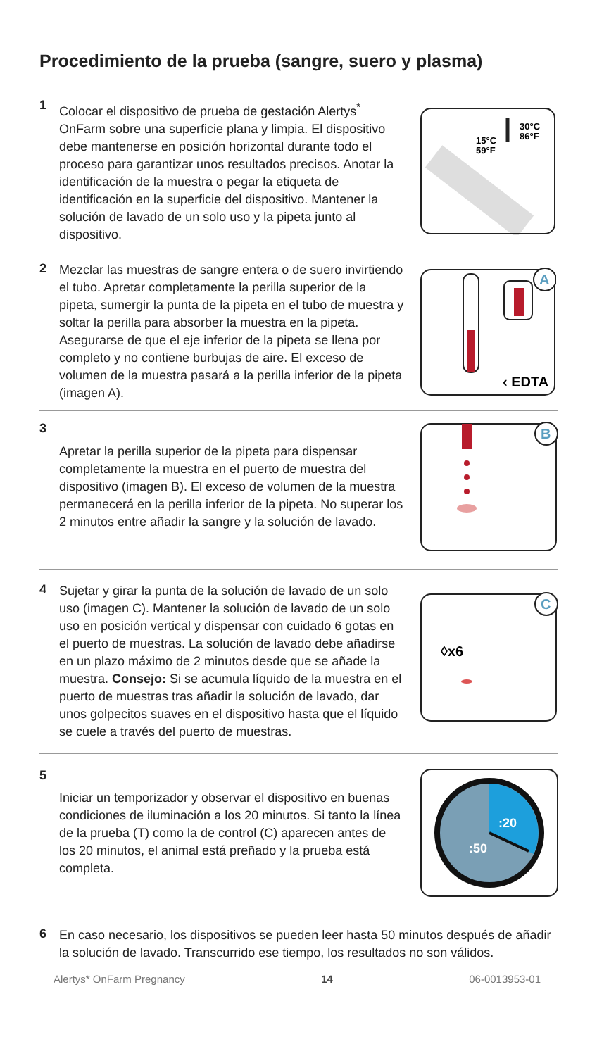Procedimiento de la prueba (sangre, suero y plasma)
1
Colocar el dispositivo de prueba de gestación Alertys<sup>*</sup> OnFarm sobre una superficie plana y limpia. El dispositivo debe mantenerse en posición horizontal durante todo el proceso para garantizar unos resultados precisos. Anotar la identificación de la muestra o pegar la etiqueta de identificación en la superficie del dispositivo. Mantener la solución de lavado de un solo uso y la pipeta junto al dispositivo.
15°C
59°F
30°C
86°F
2
Mezclar las muestras de sangre entera o de suero invirtiendo el tubo. Apretar completamente la perilla superior de la pipeta, sumergir la punta de la pipeta en el tubo de muestra y soltar la perilla para absorber la muestra en la pipeta. Asegurarse de que el eje inferior de la pipeta se llena por completo y no contiene burbujas de aire. El exceso de volumen de la muestra pasará a la perilla inferior de la pipeta (imagen A).
A
‹ EDTA
3
Apretar la perilla superior de la pipeta para dispensar completamente la muestra en el puerto de muestra del dispositivo (imagen B). El exceso de volumen de la muestra permanecerá en la perilla inferior de la pipeta. No superar los 2 minutos entre añadir la sangre y la solución de lavado.
B
4
Sujetar y girar la punta de la solución de lavado de un solo uso (imagen C). Mantener la solución de lavado de un solo uso en posición vertical y dispensar con cuidado 6 gotas en el puerto de muestras. La solución de lavado debe añadirse en un plazo máximo de 2 minutos desde que se añade la muestra. Consejo: Si se acumula líquido de la muestra en el puerto de muestras tras añadir la solución de lavado, dar unos golpecitos suaves en el dispositivo hasta que el líquido se cuele a través del puerto de muestras.
C
◊x6
5
Iniciar un temporizador y observar el dispositivo en buenas condiciones de iluminación a los 20 minutos. Si tanto la línea de la prueba (T) como la de control (C) aparecen antes de los 20 minutos, el animal está preñado y la prueba está completa.
:20
:50
6
En caso necesario, los dispositivos se pueden leer hasta 50 minutos después de añadir la solución de lavado. Transcurrido ese tiempo, los resultados no son válidos.
Alertys* OnFarm Pregnancy 14 06-0013953-01